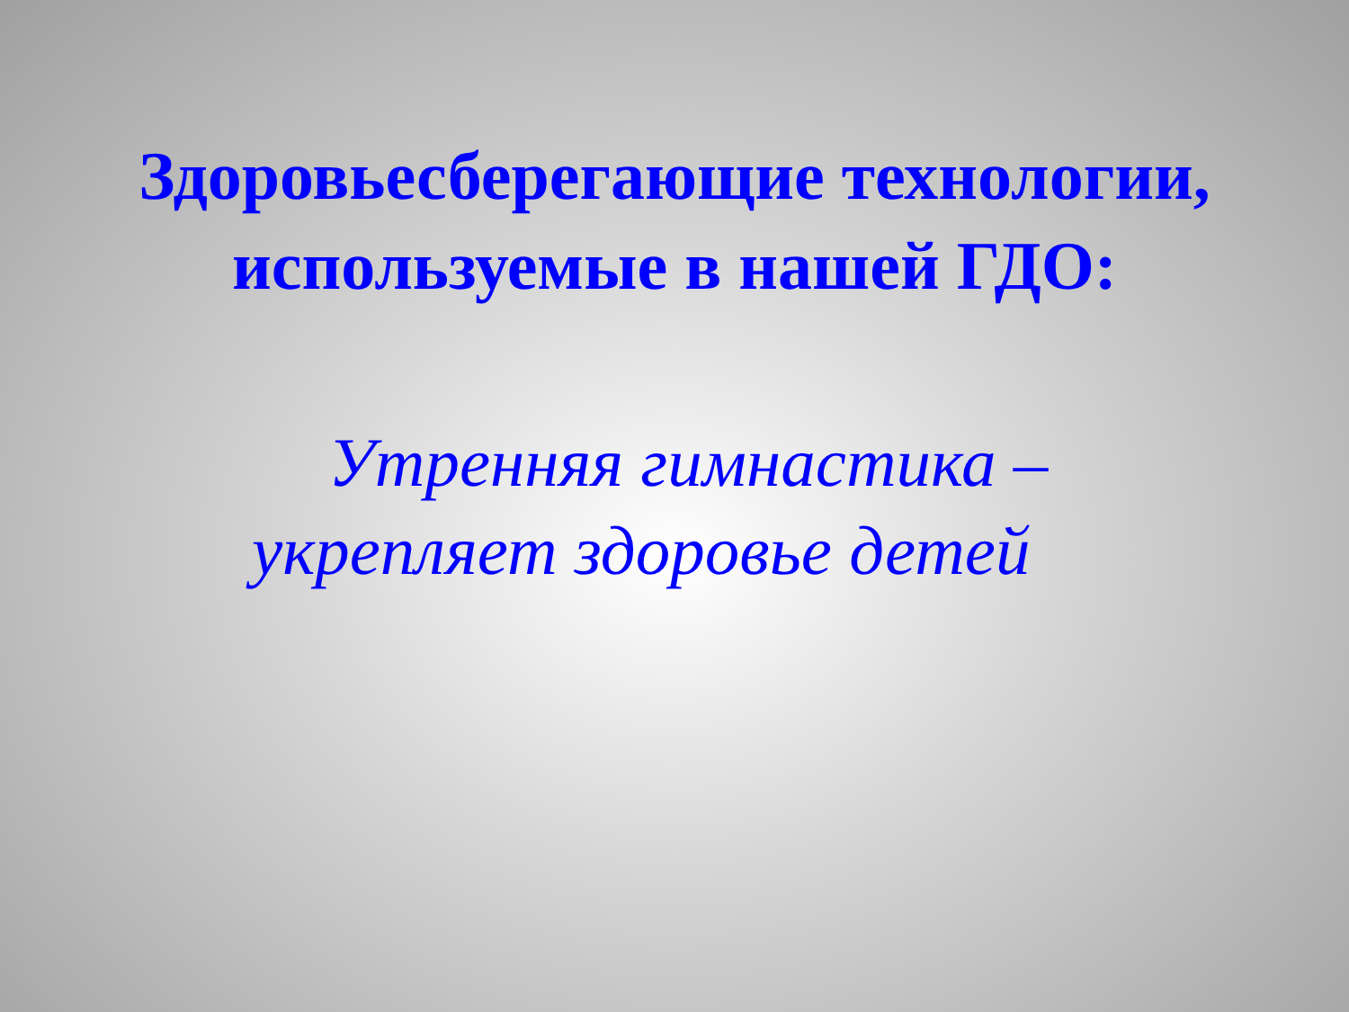Здоровьесберегающие технологии,
используемые в нашей ГДО:
Утренняя гимнастика –
укрепляет здоровье детей